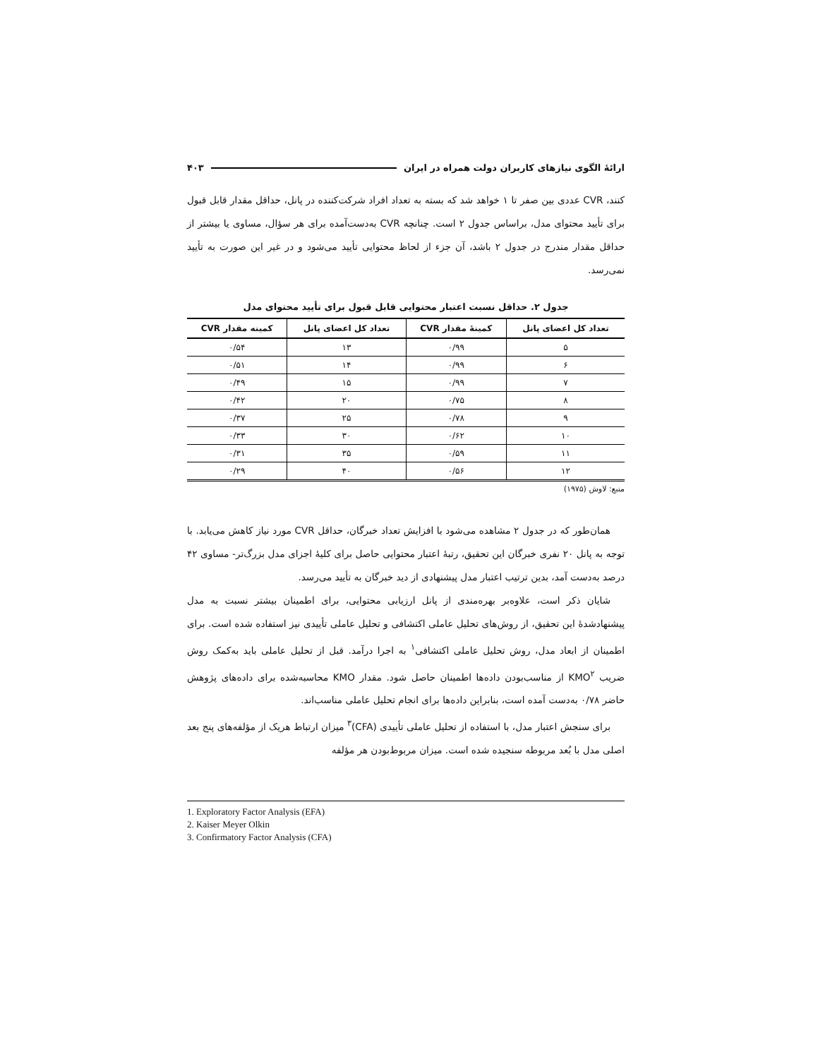ارائۀ الگوی نیازهای کاربران دولت همراه در ایران ۴۰۳
کنند، CVR عددی بین صفر تا ۱ خواهد شد که بسته به تعداد افراد شرکت‌کننده در پانل، حداقل مقدار قابل قبول برای تأیید محتوای مدل، براساس جدول ۲ است. چنانچه CVR به‌دست‌آمده برای هر سؤال، مساوی یا بیشتر از حداقل مقدار مندرج در جدول ۲ باشد، آن جزء از لحاظ محتوایی تأیید می‌شود و در غیر این صورت به تأیید نمی‌رسد.
جدول ۲. حداقل نسبت اعتبار محتوایی قابل قبول برای تأیید محتوای مدل
| تعداد کل اعضای پانل | کمینۀ مقدار CVR | تعداد کل اعضای پانل | کمینه مقدار CVR |
| --- | --- | --- | --- |
| ۵ | ۰/۹۹ | ۱۳ | ۰/۵۴ |
| ۶ | ۰/۹۹ | ۱۴ | ۰/۵۱ |
| ۷ | ۰/۹۹ | ۱۵ | ۰/۴۹ |
| ۸ | ۰/۷۵ | ۲۰ | ۰/۴۲ |
| ۹ | ۰/۷۸ | ۲۵ | ۰/۳۷ |
| ۱۰ | ۰/۶۲ | ۳۰ | ۰/۳۳ |
| ۱۱ | ۰/۵۹ | ۳۵ | ۰/۳۱ |
| ۱۲ | ۰/۵۶ | ۴۰ | ۰/۲۹ |
منبع: لاوش (۱۹۷۵)
همان‌طور که در جدول ۲ مشاهده می‌شود با افزایش تعداد خبرگان، حداقل CVR مورد نیاز کاهش می‌یابد. با توجه به پانل ۲۰ نفری خبرگان این تحقیق، رتبۀ اعتبار محتوایی حاصل برای کلیۀ اجزای مدل بزرگ‌تر- مساوی ۴۲ درصد به‌دست آمد، بدین ترتیب اعتبار مدل پیشنهادی از دید خبرگان به تأیید می‌رسد.
شایان ذکر است، علاوه‌بر بهره‌مندی از پانل ارزیابی محتوایی، برای اطمینان بیشتر نسبت به مدل پیشنهادشدۀ این تحقیق، از روش‌های تحلیل عاملی اکتشافی و تحلیل عاملی تأییدی نیز استفاده شده است. برای اطمینان از ابعاد مدل، روش تحلیل عاملی اکتشافی<sup>۱</sup> به اجرا درآمد. قبل از تحلیل عاملی باید به‌کمک روش ضریب KMO<sup>۲</sup> از مناسب‌بودن داده‌ها اطمینان حاصل شود. مقدار KMO محاسبه‌شده برای داده‌های پژوهش حاضر ۰/۷۸ به‌دست آمده است، بنابراین داده‌ها برای انجام تحلیل عاملی مناسب‌اند.
برای سنجش اعتبار مدل، با استفاده از تحلیل عاملی تأییدی (CFA)<sup>۳</sup> میزان ارتباط هریک از مؤلفه‌های پنج بعد اصلی مدل با بُعد مربوطه سنجیده شده است. میزان مربوط‌بودن هر مؤلفه
1. Exploratory Factor Analysis (EFA)
2. Kaiser Meyer Olkin
3. Confirmatory Factor Analysis (CFA)